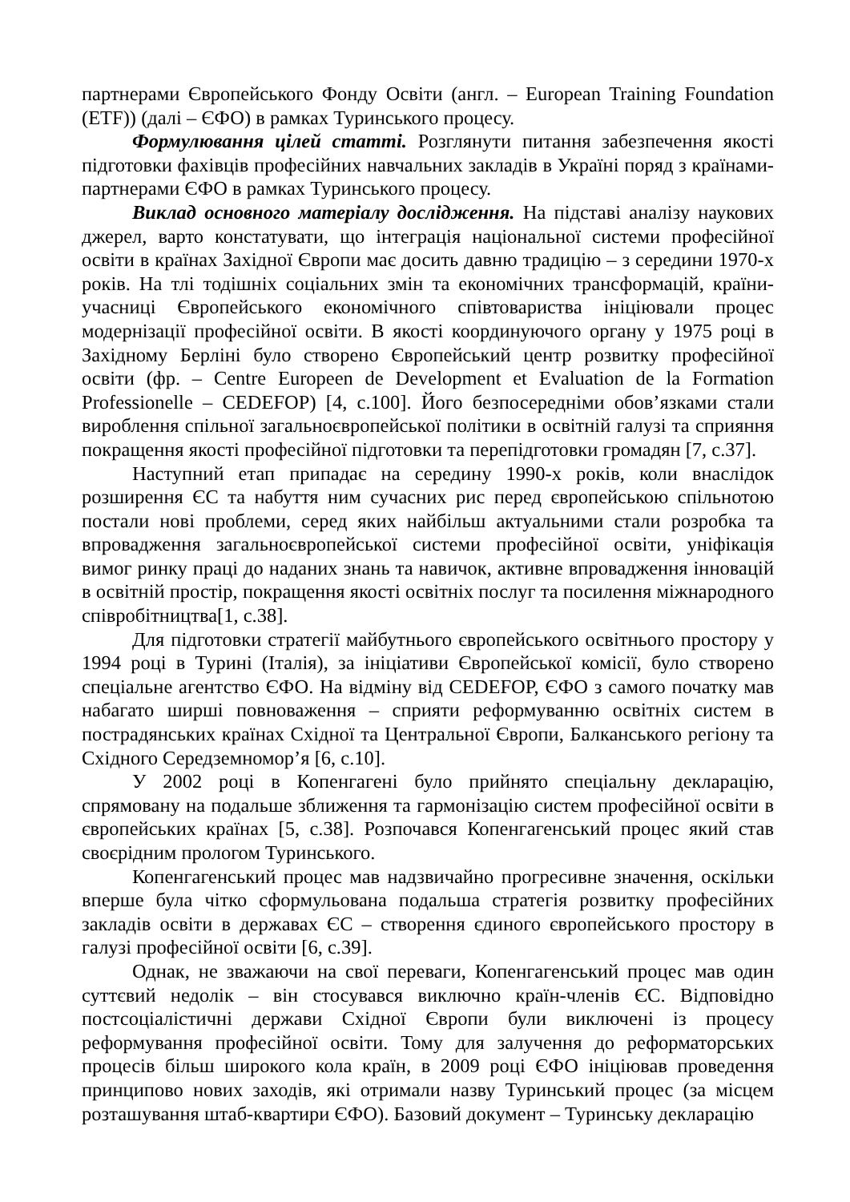партнерами Європейського Фонду Освіти (англ. – European Training Foundation (ETF)) (далі – ЄФО) в рамках Туринського процесу.
Формулювання цілей статті. Розглянути питання забезпечення якості підготовки фахівців професійних навчальних закладів в Україні поряд з країнами-партнерами ЄФО в рамках Туринського процесу.
Виклад основного матеріалу дослідження. На підставі аналізу наукових джерел, варто констатувати, що інтеграція національної системи професійної освіти в країнах Західної Європи має досить давню традицію – з середини 1970-х років. На тлі тодішніх соціальних змін та економічних трансформацій, країни-учасниці Європейського економічного співтовариства ініціювали процес модернізації професійної освіти. В якості координуючого органу у 1975 році в Західному Берліні було створено Європейський центр розвитку професійної освіти (фр. – Centre Europeen de Development et Evaluation de la Formation Professionelle – CEDEFOP) [4, с.100]. Його безпосередніми обов’язками стали вироблення спільної загальноєвропейської політики в освітній галузі та сприяння покращення якості професійної підготовки та перепідготовки громадян [7, с.37].
Наступний етап припадає на середину 1990-х років, коли внаслідок розширення ЄС та набуття ним сучасних рис перед європейською спільнотою постали нові проблеми, серед яких найбільш актуальними стали розробка та впровадження загальноєвропейської системи професійної освіти, уніфікація вимог ринку праці до наданих знань та навичок, активне впровадження інновацій в освітній простір, покращення якості освітніх послуг та посилення міжнародного співробітництва[1, с.38].
Для підготовки стратегії майбутнього європейського освітнього простору у 1994 році в Турині (Італія), за ініціативи Європейської комісії, було створено спеціальне агентство ЄФО. На відміну від CEDEFOP, ЄФО з самого початку мав набагато ширші повноваження – сприяти реформуванню освітніх систем в пострадянських країнах Східної та Центральної Європи, Балканського регіону та Східного Середземномор’я [6, с.10].
У 2002 році в Копенгагені було прийнято спеціальну декларацію, спрямовану на подальше зближення та гармонізацію систем професійної освіти в європейських країнах [5, с.38]. Розпочався Копенгагенський процес який став своєрідним прологом Туринського.
Копенгагенський процес мав надзвичайно прогресивне значення, оскільки вперше була чітко сформульована подальша стратегія розвитку професійних закладів освіти в державах ЄС – створення єдиного європейського простору в галузі професійної освіти [6, с.39].
Однак, не зважаючи на свої переваги, Копенгагенський процес мав один суттєвий недолік – він стосувався виключно країн-членів ЄС. Відповідно постсоціалістичні держави Східної Європи були виключені із процесу реформування професійної освіти. Тому для залучення до реформаторських процесів більш широкого кола країн, в 2009 році ЄФО ініціював проведення принципово нових заходів, які отримали назву Туринський процес (за місцем розташування штаб-квартири ЄФО). Базовий документ – Туринську декларацію